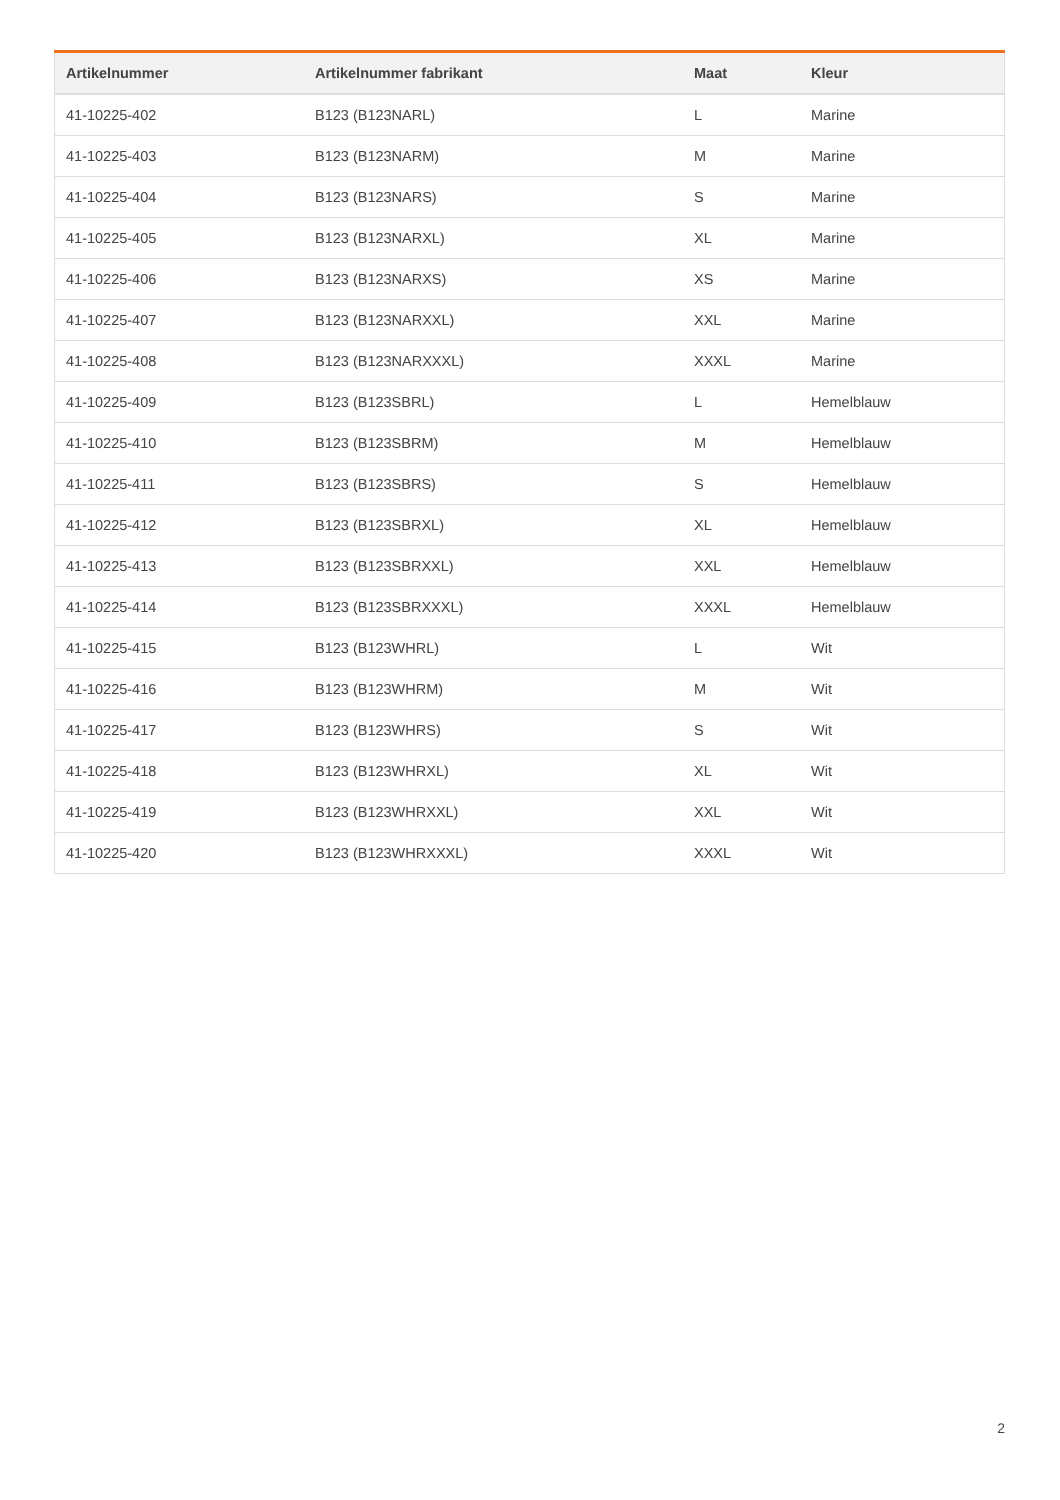| Artikelnummer | Artikelnummer fabrikant | Maat | Kleur |
| --- | --- | --- | --- |
| 41-10225-402 | B123 (B123NARL) | L | Marine |
| 41-10225-403 | B123 (B123NARM) | M | Marine |
| 41-10225-404 | B123 (B123NARS) | S | Marine |
| 41-10225-405 | B123 (B123NARXL) | XL | Marine |
| 41-10225-406 | B123 (B123NARXS) | XS | Marine |
| 41-10225-407 | B123 (B123NARXXL) | XXL | Marine |
| 41-10225-408 | B123 (B123NARXXXL) | XXXL | Marine |
| 41-10225-409 | B123 (B123SBRL) | L | Hemelblauw |
| 41-10225-410 | B123 (B123SBRM) | M | Hemelblauw |
| 41-10225-411 | B123 (B123SBRS) | S | Hemelblauw |
| 41-10225-412 | B123 (B123SBRXL) | XL | Hemelblauw |
| 41-10225-413 | B123 (B123SBRXXL) | XXL | Hemelblauw |
| 41-10225-414 | B123 (B123SBRXXXL) | XXXL | Hemelblauw |
| 41-10225-415 | B123 (B123WHRL) | L | Wit |
| 41-10225-416 | B123 (B123WHRM) | M | Wit |
| 41-10225-417 | B123 (B123WHRS) | S | Wit |
| 41-10225-418 | B123 (B123WHRXL) | XL | Wit |
| 41-10225-419 | B123 (B123WHRXXL) | XXL | Wit |
| 41-10225-420 | B123 (B123WHRXXXL) | XXXL | Wit |
2